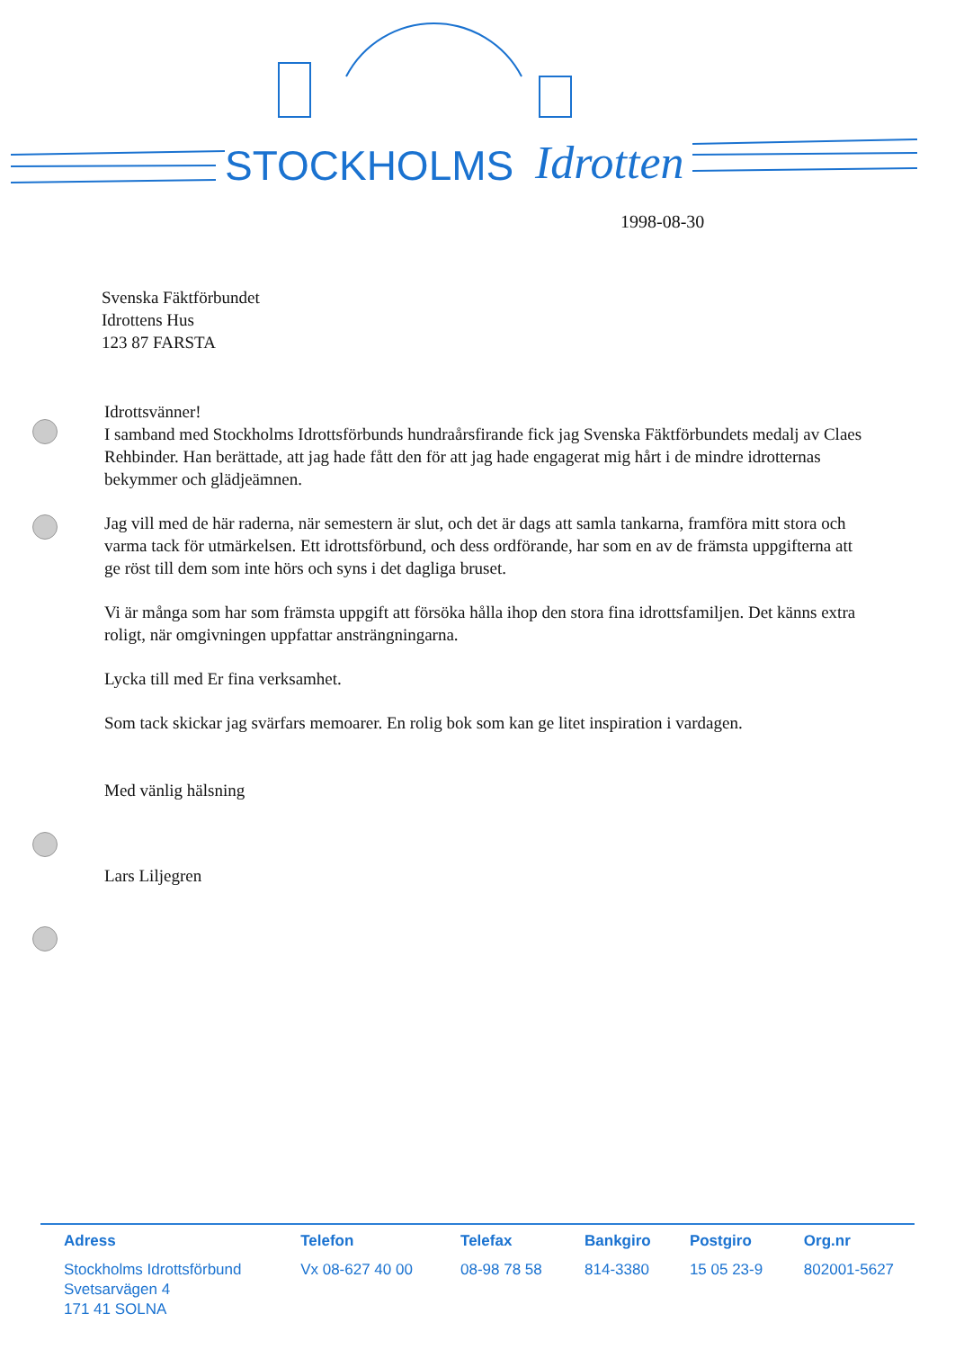STOCKHOLMS
Idrotten
1998-08-30
Svenska Fäktförbundet
Idrottens Hus
123 87 FARSTA
Idrottsvänner!
I samband med Stockholms Idrottsförbunds hundraårsfirande fick jag Svenska Fäktförbundets medalj av Claes Rehbinder. Han berättade, att jag hade fått den för att jag hade engagerat mig hårt i de mindre idrotternas bekymmer och glädjeämnen.
Jag vill med de här raderna, när semestern är slut, och det är dags att samla tankarna, framföra mitt stora och varma tack för utmärkelsen. Ett idrottsförbund, och dess ordförande, har som en av de främsta uppgifterna att ge röst till dem som inte hörs och syns i det dagliga bruset.
Vi är många som har som främsta uppgift att försöka hålla ihop den stora fina idrottsfamiljen. Det känns extra roligt, när omgivningen uppfattar ansträngningarna.
Lycka till med Er fina verksamhet.
Som tack skickar jag svärfars memoarer. En rolig bok som kan ge litet inspiration i vardagen.
Med vänlig hälsning
Lars Liljegren
| Adress | Telefon | Telefax | Bankgiro | Postgiro | Org.nr |
| --- | --- | --- | --- | --- | --- |
| Stockholms Idrottsförbund Svetsarvägen 4 171 41 SOLNA | Vx 08-627 40 00 | 08-98 78 58 | 814-3380 | 15 05 23-9 | 802001-5627 |